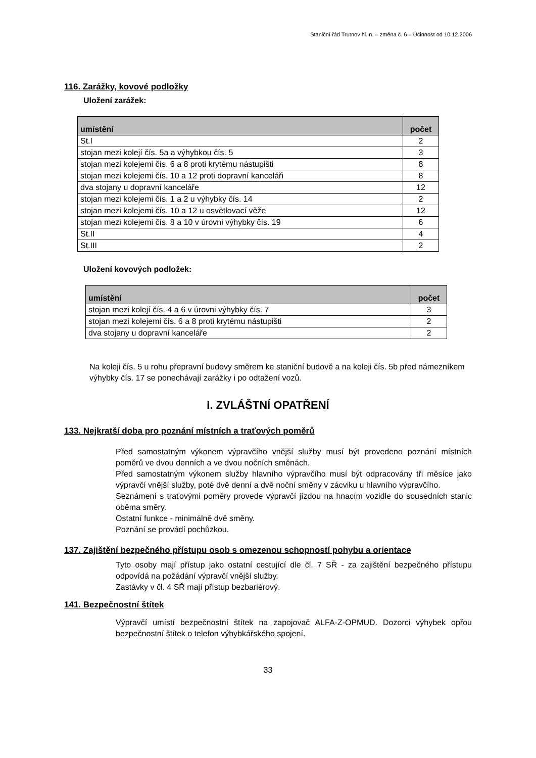Staniční řád Trutnov hl. n. – změna č. 6 – Účinnost od 10.12.2006
116. Zarážky, kovové podložky
Uložení zarážek:
| umístění | počet |
| --- | --- |
| St.I | 2 |
| stojan mezi kolejí čís. 5a a výhybkou čís. 5 | 3 |
| stojan mezi kolejemi čís. 6 a 8 proti krytému nástupišti | 8 |
| stojan mezi kolejemi čís. 10 a 12 proti dopravní kanceláři | 8 |
| dva stojany u dopravní kanceláře | 12 |
| stojan mezi kolejemi čís. 1 a 2 u výhybky čís. 14 | 2 |
| stojan mezi kolejemi čís. 10 a 12 u osvětlovací věže | 12 |
| stojan mezi kolejemi čís. 8 a 10 v úrovni výhybky čís. 19 | 6 |
| St.II | 4 |
| St.III | 2 |
Uložení kovových podložek:
| umístění | počet |
| --- | --- |
| stojan mezi kolejí čís. 4 a 6 v úrovni výhybky čís. 7 | 3 |
| stojan mezi kolejemi čís. 6 a 8 proti krytému nástupišti | 2 |
| dva stojany u dopravní kanceláře | 2 |
Na koleji čís. 5 u rohu přepravní budovy směrem ke staniční budově a na koleji čís. 5b před námezníkem výhybky čís. 17 se ponechávají zarážky i po odtažení vozů.
I. ZVLÁŠTNÍ OPATŘENÍ
133. Nejkratší doba pro poznání místních a traťových poměrů
Před samostatným výkonem výpravčího vnější služby musí být provedeno poznání místních poměrů ve dvou denních a ve dvou nočních směnách.
Před samostatným výkonem služby hlavního výpravčího musí být odpracovány tři měsíce jako výpravčí vnější služby, poté dvě denní a dvě noční směny v zácviku u hlavního výpravčího.
Seznámení s traťovými poměry provede výpravčí jízdou na hnacím vozidle do sousedních stanic oběma směry.
Ostatní funkce - minimálně dvě směny.
Poznání se provádí pochůzkou.
137. Zajištění bezpečného přístupu osob s omezenou schopností pohybu a orientace
Tyto osoby mají přístup jako ostatní cestující dle čl. 7 SŘ - za zajištění bezpečného přístupu odpovídá na požádání výpravčí vnější služby.
Zastávky v čl. 4 SŘ mají přístup bezbariérový.
141. Bezpečnostní štítek
Výpravčí umístí bezpečnostní štítek na zapojovač ALFA-Z-OPMUD. Dozorci výhybek opřou bezpečnostní štítek o telefon výhybkářského spojení.
33